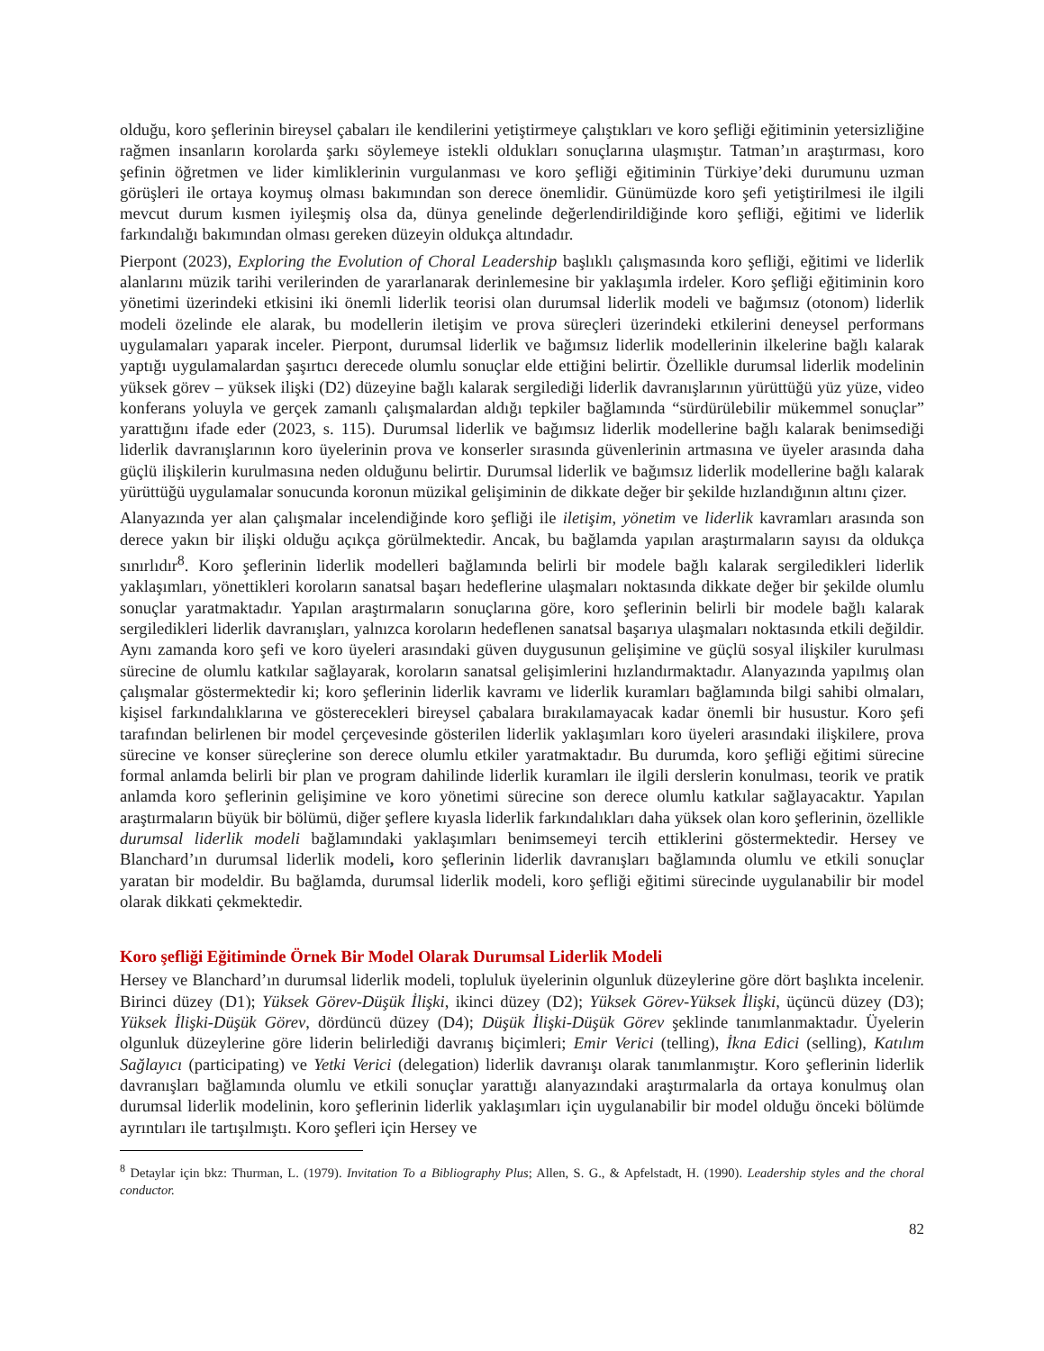olduğu, koro şeflerinin bireysel çabaları ile kendilerini yetiştirmeye çalıştıkları ve koro şefliği eğitiminin yetersizliğine rağmen insanların korolarda şarkı söylemeye istekli oldukları sonuçlarına ulaşmıştır. Tatman’ın araştırması, koro şefinin öğretmen ve lider kimliklerinin vurgulanması ve koro şefliği eğitiminin Türkiye’deki durumunu uzman görüşleri ile ortaya koymuş olması bakımından son derece önemlidir. Günümüzde koro şefi yetiştirilmesi ile ilgili mevcut durum kısmen iyileşmiş olsa da, dünya genelinde değerlendirildiğinde koro şefliği, eğitimi ve liderlik farkındalığı bakımından olması gereken düzeyin oldukça altındadır.
Pierpont (2023), Exploring the Evolution of Choral Leadership başlıklı çalışmasında koro şefliği, eğitimi ve liderlik alanlarını müzik tarihi verilerinden de yararlanarak derinlemesine bir yaklaşımla irdeler. Koro şefliği eğitiminin koro yönetimi üzerindeki etkisini iki önemli liderlik teorisi olan durumsal liderlik modeli ve bağımsız (otonom) liderlik modeli özelinde ele alarak, bu modellerin iletişim ve prova süreçleri üzerindeki etkilerini deneysel performans uygulamaları yaparak inceler. Pierpont, durumsal liderlik ve bağımsız liderlik modellerinin ilkelerine bağlı kalarak yaptığı uygulamalardan şaşırtıcı derecede olumlu sonuçlar elde ettiğini belirtir. Özellikle durumsal liderlik modelinin yüksek görev – yüksek ilişki (D2) düzeyine bağlı kalarak sergilediği liderlik davranışlarının yürüttüğü yüz yüze, video konferans yoluyla ve gerçek zamanlı çalışmalardan aldığı tepkiler bağlamında “sürdürülebilir mükemmel sonuçlar” yarattığını ifade eder (2023, s. 115). Durumsal liderlik ve bağımsız liderlik modellerine bağlı kalarak benimsediği liderlik davranışlarının koro üyelerinin prova ve konserler sırasında güvenlerinin artmasına ve üyeler arasında daha güçlü ilişkilerin kurulmasına neden olduğunu belirtir. Durumsal liderlik ve bağımsız liderlik modellerine bağlı kalarak yürüttüğü uygulamalar sonucunda koronun müzikal gelişiminin de dikkate değer bir şekilde hızlandığının altını çizer.
Alanyazında yer alan çalışmalar incelendiğinde koro şefliği ile iletişim, yönetim ve liderlik kavramları arasında son derece yakın bir ilişki olduğu açıkça görülmektedir. Ancak, bu bağlamda yapılan araştırmaların sayısı da oldukça sınırlıdır<sup>8</sup>. Koro şeflerinin liderlik modelleri bağlamında belirli bir modele bağlı kalarak sergiledikleri liderlik yaklaşımları, yönettikleri koroların sanatsal başarı hedeflerine ulaşmaları noktasında dikkate değer bir şekilde olumlu sonuçlar yaratmaktadır. Yapılan araştırmaların sonuçlarına göre, koro şeflerinin belirli bir modele bağlı kalarak sergiledikleri liderlik davranışları, yalnızca koroların hedeflenen sanatsal başarıya ulaşmaları noktasında etkili değildir. Aynı zamanda koro şefi ve koro üyeleri arasındaki güven duygusunun gelişimine ve güçlü sosyal ilişkiler kurulması sürecine de olumlu katkılar sağlayarak, koroların sanatsal gelişimlerini hızlandırmaktadır. Alanyazında yapılmış olan çalışmalar göstermektedir ki; koro şeflerinin liderlik kavramı ve liderlik kuramları bağlamında bilgi sahibi olmaları, kişisel farkındalıklarına ve gösterecekleri bireysel çabalara bırakılamayacak kadar önemli bir husustur. Koro şefi tarafından belirlenen bir model çerçevesinde gösterilen liderlik yaklaşımları koro üyeleri arasındaki ilişkilere, prova sürecine ve konser süreçlerine son derece olumlu etkiler yaratmaktadır. Bu durumda, koro şefliği eğitimi sürecine formal anlamda belirli bir plan ve program dahilinde liderlik kuramları ile ilgili derslerin konulması, teorik ve pratik anlamda koro şeflerinin gelişimine ve koro yönetimi sürecine son derece olumlu katkılar sağlayacaktır. Yapılan araştırmaların büyük bir bölümü, diğer şeflere kıyasla liderlik farkındalıkları daha yüksek olan koro şeflerinin, özellikle durumsal liderlik modeli bağlamındaki yaklaşımları benimsemeyi tercih ettiklerini göstermektedir. Hersey ve Blanchard’ın durumsal liderlik modeli, koro şeflerinin liderlik davranışları bağlamında olumlu ve etkili sonuçlar yaratan bir modeldir. Bu bağlamda, durumsal liderlik modeli, koro şefliği eğitimi sürecinde uygulanabilir bir model olarak dikkati çekmektedir.
Koro şefliği Eğitiminde Örnek Bir Model Olarak Durumsal Liderlik Modeli
Hersey ve Blanchard’ın durumsal liderlik modeli, topluluk üyelerinin olgunluk düzeylerine göre dört başlıkta incelenir. Birinci düzey (D1); Yüksek Görev-Düşük İlişki, ikinci düzey (D2); Yüksek Görev-Yüksek İlişki, üçüncü düzey (D3); Yüksek İlişki-Düşük Görev, dördüncü düzey (D4); Düşük İlişki-Düşük Görev şeklinde tanımlanmaktadır. Üyelerin olgunluk düzeylerine göre liderin belirlediği davranış biçimleri; Emir Verici (telling), İkna Edici (selling), Katılım Sağlayıcı (participating) ve Yetki Verici (delegation) liderlik davranışı olarak tanımlanmıştır. Koro şeflerinin liderlik davranışları bağlamında olumlu ve etkili sonuçlar yarattığı alanyazındaki araştırmalarla da ortaya konulmuş olan durumsal liderlik modelinin, koro şeflerinin liderlik yaklaşımları için uygulanabilir bir model olduğu önceki bölümde ayrıntıları ile tartışılmıştı. Koro şefleri için Hersey ve
<sup>8</sup> Detaylar için bkz: Thurman, L. (1979). Invitation To a Bibliography Plus; Allen, S. G., & Apfelstadt, H. (1990). Leadership styles and the choral conductor.
82